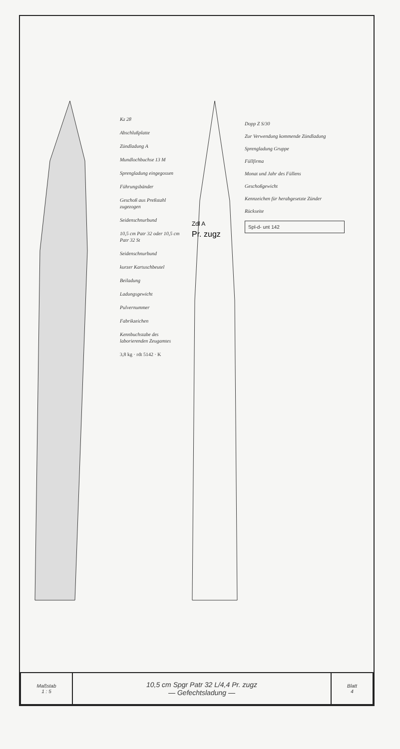Kz 28
Abschlußplatte
Zündladung A
Mundlochbuchse 13 M
Sprengladung eingegossen
Führungsbänder
Geschoß aus Preßstahl zugezogen
Seidenschnurbund
10,5 cm Patr 32 oder 10,5 cm Patr 32 St
Seidenschnurbund
kurzer Kartuschbeutel
Beiladung
Ladungsgewicht
Pulvernummer
Fabrikzeichen
Kennbuchstabe des laborierenden Zeugamtes
3,8 kg · rdt 5142 · K
Zdl A
Pr. zugz
Dopp Z S/30
Zur Verwendung kommende Zündladung
Sprengladung Gruppe
Füllfirma
Monat und Jahr des Füllens
Geschoßgewicht
Kennzeichen für herabgesetzte Zünder
Rückseite
Spl-d- unt 142
| Maßstab 1 : 5 | 10,5 cm Spgr Patr 32 L/4,4 Pr. zugz — Gefechtsladung — | Blatt 4 |